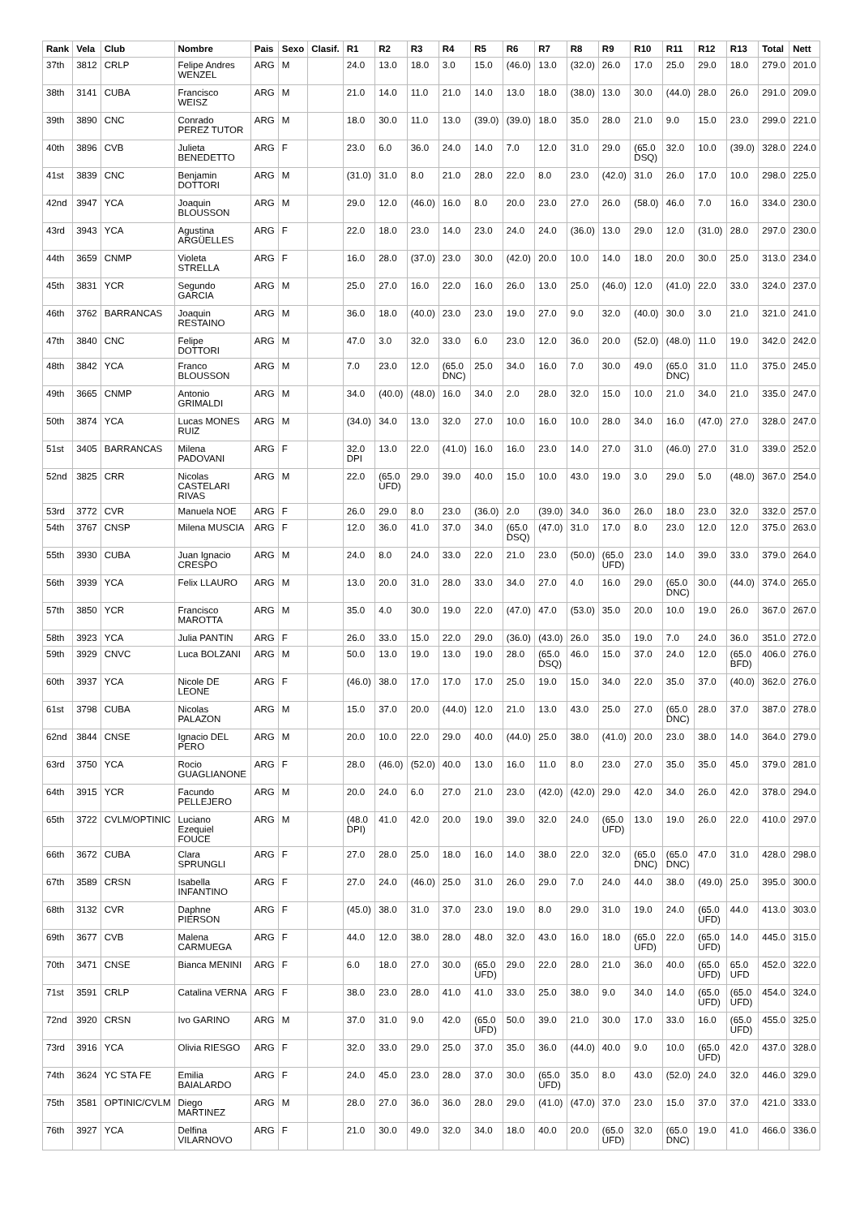| Rank | Vela | Club | Nombre | Pais | Sexo | Clasif. | R1 | R2 | R3 | R4 | R5 | R6 | R7 | R8 | R9 | R10 | R11 | R12 | R13 | Total | Nett |
| --- | --- | --- | --- | --- | --- | --- | --- | --- | --- | --- | --- | --- | --- | --- | --- | --- | --- | --- | --- | --- | --- |
| 37th | 3812 | CRLP | Felipe Andres WENZEL | ARG | M | | 24.0 | 13.0 | 18.0 | 3.0 | 15.0 | (46.0) | 13.0 | (32.0) | 26.0 | 17.0 | 25.0 | 29.0 | 18.0 | 279.0 | 201.0 |
| 38th | 3141 | CUBA | Francisco WEISZ | ARG | M | | 21.0 | 14.0 | 11.0 | 21.0 | 14.0 | 13.0 | 18.0 | (38.0) | 13.0 | 30.0 | (44.0) | 28.0 | 26.0 | 291.0 | 209.0 |
| 39th | 3890 | CNC | Conrado PEREZ TUTOR | ARG | M | | 18.0 | 30.0 | 11.0 | 13.0 | (39.0) | (39.0) | 18.0 | 35.0 | 28.0 | 21.0 | 9.0 | 15.0 | 23.0 | 299.0 | 221.0 |
| 40th | 3896 | CVB | Julieta BENEDETTO | ARG | F | | 23.0 | 6.0 | 36.0 | 24.0 | 14.0 | 7.0 | 12.0 | 31.0 | 29.0 | (65.0 DSQ) | 32.0 | 10.0 | (39.0) | 328.0 | 224.0 |
| 41st | 3839 | CNC | Benjamin DOTTORI | ARG | M | | (31.0) | 31.0 | 8.0 | 21.0 | 28.0 | 22.0 | 8.0 | 23.0 | (42.0) | 31.0 | 26.0 | 17.0 | 10.0 | 298.0 | 225.0 |
| 42nd | 3947 | YCA | Joaquin BLOUSSON | ARG | M | | 29.0 | 12.0 | (46.0) | 16.0 | 8.0 | 20.0 | 23.0 | 27.0 | 26.0 | (58.0) | 46.0 | 7.0 | 16.0 | 334.0 | 230.0 |
| 43rd | 3943 | YCA | Agustina ARGÜELLES | ARG | F | | 22.0 | 18.0 | 23.0 | 14.0 | 23.0 | 24.0 | 24.0 | (36.0) | 13.0 | 29.0 | 12.0 | (31.0) | 28.0 | 297.0 | 230.0 |
| 44th | 3659 | CNMP | Violeta STRELLA | ARG | F | | 16.0 | 28.0 | (37.0) | 23.0 | 30.0 | (42.0) | 20.0 | 10.0 | 14.0 | 18.0 | 20.0 | 30.0 | 25.0 | 313.0 | 234.0 |
| 45th | 3831 | YCR | Segundo GARCIA | ARG | M | | 25.0 | 27.0 | 16.0 | 22.0 | 16.0 | 26.0 | 13.0 | 25.0 | (46.0) | 12.0 | (41.0) | 22.0 | 33.0 | 324.0 | 237.0 |
| 46th | 3762 | BARRANCAS | Joaquin RESTAINO | ARG | M | | 36.0 | 18.0 | (40.0) | 23.0 | 23.0 | 19.0 | 27.0 | 9.0 | 32.0 | (40.0) | 30.0 | 3.0 | 21.0 | 321.0 | 241.0 |
| 47th | 3840 | CNC | Felipe DOTTORI | ARG | M | | 47.0 | 3.0 | 32.0 | 33.0 | 6.0 | 23.0 | 12.0 | 36.0 | 20.0 | (52.0) | (48.0) | 11.0 | 19.0 | 342.0 | 242.0 |
| 48th | 3842 | YCA | Franco BLOUSSON | ARG | M | | 7.0 | 23.0 | 12.0 | (65.0 DNC) | 25.0 | 34.0 | 16.0 | 7.0 | 30.0 | 49.0 | (65.0 DNC) | 31.0 | 11.0 | 375.0 | 245.0 |
| 49th | 3665 | CNMP | Antonio GRIMALDI | ARG | M | | 34.0 | (40.0) | (48.0) | 16.0 | 34.0 | 2.0 | 28.0 | 32.0 | 15.0 | 10.0 | 21.0 | 34.0 | 21.0 | 335.0 | 247.0 |
| 50th | 3874 | YCA | Lucas MONES RUIZ | ARG | M | | (34.0) | 34.0 | 13.0 | 32.0 | 27.0 | 10.0 | 16.0 | 10.0 | 28.0 | 34.0 | 16.0 | (47.0) | 27.0 | 328.0 | 247.0 |
| 51st | 3405 | BARRANCAS | Milena PADOVANI | ARG | F | | 32.0 DPI | 13.0 | 22.0 | (41.0) | 16.0 | 16.0 | 23.0 | 14.0 | 27.0 | 31.0 | (46.0) | 27.0 | 31.0 | 339.0 | 252.0 |
| 52nd | 3825 | CRR | Nicolas CASTELARI RIVAS | ARG | M | | 22.0 | (65.0 UFD) | 29.0 | 39.0 | 40.0 | 15.0 | 10.0 | 43.0 | 19.0 | 3.0 | 29.0 | 5.0 | (48.0) | 367.0 | 254.0 |
| 53rd | 3772 | CVR | Manuela NOE | ARG | F | | 26.0 | 29.0 | 8.0 | 23.0 | (36.0) | 2.0 | (39.0) | 34.0 | 36.0 | 26.0 | 18.0 | 23.0 | 32.0 | 332.0 | 257.0 |
| 54th | 3767 | CNSP | Milena MUSCIA | ARG | F | | 12.0 | 36.0 | 41.0 | 37.0 | 34.0 | (65.0 DSQ) | (47.0) | 31.0 | 17.0 | 8.0 | 23.0 | 12.0 | 12.0 | 375.0 | 263.0 |
| 55th | 3930 | CUBA | Juan Ignacio CRESPO | ARG | M | | 24.0 | 8.0 | 24.0 | 33.0 | 22.0 | 21.0 | 23.0 | (50.0) | (65.0 UFD) | 23.0 | 14.0 | 39.0 | 33.0 | 379.0 | 264.0 |
| 56th | 3939 | YCA | Felix LLAURO | ARG | M | | 13.0 | 20.0 | 31.0 | 28.0 | 33.0 | 34.0 | 27.0 | 4.0 | 16.0 | 29.0 | (65.0 DNC) | 30.0 | (44.0) | 374.0 | 265.0 |
| 57th | 3850 | YCR | Francisco MAROTTA | ARG | M | | 35.0 | 4.0 | 30.0 | 19.0 | 22.0 | (47.0) | 47.0 | (53.0) | 35.0 | 20.0 | 10.0 | 19.0 | 26.0 | 367.0 | 267.0 |
| 58th | 3923 | YCA | Julia PANTIN | ARG | F | | 26.0 | 33.0 | 15.0 | 22.0 | 29.0 | (36.0) | (43.0) | 26.0 | 35.0 | 19.0 | 7.0 | 24.0 | 36.0 | 351.0 | 272.0 |
| 59th | 3929 | CNVC | Luca BOLZANI | ARG | M | | 50.0 | 13.0 | 19.0 | 13.0 | 19.0 | 28.0 | (65.0 DSQ) | 46.0 | 15.0 | 37.0 | 24.0 | 12.0 | (65.0 BFD) | 406.0 | 276.0 |
| 60th | 3937 | YCA | Nicole DE LEONE | ARG | F | | (46.0) | 38.0 | 17.0 | 17.0 | 17.0 | 25.0 | 19.0 | 15.0 | 34.0 | 22.0 | 35.0 | 37.0 | (40.0) | 362.0 | 276.0 |
| 61st | 3798 | CUBA | Nicolas PALAZON | ARG | M | | 15.0 | 37.0 | 20.0 | (44.0) | 12.0 | 21.0 | 13.0 | 43.0 | 25.0 | 27.0 | (65.0 DNC) | 28.0 | 37.0 | 387.0 | 278.0 |
| 62nd | 3844 | CNSE | Ignacio DEL PERO | ARG | M | | 20.0 | 10.0 | 22.0 | 29.0 | 40.0 | (44.0) | 25.0 | 38.0 | (41.0) | 20.0 | 23.0 | 38.0 | 14.0 | 364.0 | 279.0 |
| 63rd | 3750 | YCA | Rocio GUAGLIANONE | ARG | F | | 28.0 | (46.0) | (52.0) | 40.0 | 13.0 | 16.0 | 11.0 | 8.0 | 23.0 | 27.0 | 35.0 | 35.0 | 45.0 | 379.0 | 281.0 |
| 64th | 3915 | YCR | Facundo PELLEJERO | ARG | M | | 20.0 | 24.0 | 6.0 | 27.0 | 21.0 | 23.0 | (42.0) | (42.0) | 29.0 | 42.0 | 34.0 | 26.0 | 42.0 | 378.0 | 294.0 |
| 65th | 3722 | CVLM/OPTINIC | Luciano Ezequiel FOUCE | ARG | M | | (48.0 DPI) | 41.0 | 42.0 | 20.0 | 19.0 | 39.0 | 32.0 | 24.0 | (65.0 UFD) | 13.0 | 19.0 | 26.0 | 22.0 | 410.0 | 297.0 |
| 66th | 3672 | CUBA | Clara SPRUNGLI | ARG | F | | 27.0 | 28.0 | 25.0 | 18.0 | 16.0 | 14.0 | 38.0 | 22.0 | 32.0 | (65.0 DNC) | (65.0 DNC) | 47.0 | 31.0 | 428.0 | 298.0 |
| 67th | 3589 | CRSN | Isabella INFANTINO | ARG | F | | 27.0 | 24.0 | (46.0) | 25.0 | 31.0 | 26.0 | 29.0 | 7.0 | 24.0 | 44.0 | 38.0 | (49.0) | 25.0 | 395.0 | 300.0 |
| 68th | 3132 | CVR | Daphne PIERSON | ARG | F | | (45.0) | 38.0 | 31.0 | 37.0 | 23.0 | 19.0 | 8.0 | 29.0 | 31.0 | 19.0 | 24.0 | (65.0 UFD) | 44.0 | 413.0 | 303.0 |
| 69th | 3677 | CVB | Malena CARMUEGA | ARG | F | | 44.0 | 12.0 | 38.0 | 28.0 | 48.0 | 32.0 | 43.0 | 16.0 | 18.0 | (65.0 UFD) | 22.0 | (65.0 UFD) | 14.0 | 445.0 | 315.0 |
| 70th | 3471 | CNSE | Bianca MENINI | ARG | F | | 6.0 | 18.0 | 27.0 | 30.0 | (65.0 UFD) | 29.0 | 22.0 | 28.0 | 21.0 | 36.0 | 40.0 | (65.0 UFD) | 65.0 UFD | 452.0 | 322.0 |
| 71st | 3591 | CRLP | Catalina VERNA | ARG | F | | 38.0 | 23.0 | 28.0 | 41.0 | 41.0 | 33.0 | 25.0 | 38.0 | 9.0 | 34.0 | 14.0 | (65.0 UFD) | (65.0 UFD) | 454.0 | 324.0 |
| 72nd | 3920 | CRSN | Ivo GARINO | ARG | M | | 37.0 | 31.0 | 9.0 | 42.0 | (65.0 UFD) | 50.0 | 39.0 | 21.0 | 30.0 | 17.0 | 33.0 | 16.0 | (65.0 UFD) | 455.0 | 325.0 |
| 73rd | 3916 | YCA | Olivia RIESGO | ARG | F | | 32.0 | 33.0 | 29.0 | 25.0 | 37.0 | 35.0 | 36.0 | (44.0) | 40.0 | 9.0 | 10.0 | (65.0 UFD) | 42.0 | 437.0 | 328.0 |
| 74th | 3624 | YC STA FE | Emilia BAIALARDO | ARG | F | | 24.0 | 45.0 | 23.0 | 28.0 | 37.0 | 30.0 | (65.0 UFD) | 35.0 | 8.0 | 43.0 | (52.0) | 24.0 | 32.0 | 446.0 | 329.0 |
| 75th | 3581 | OPTINIC/CVLM | Diego MARTINEZ | ARG | M | | 28.0 | 27.0 | 36.0 | 36.0 | 28.0 | 29.0 | (41.0) | (47.0) | 37.0 | 23.0 | 15.0 | 37.0 | 37.0 | 421.0 | 333.0 |
| 76th | 3927 | YCA | Delfina VILARNOVO | ARG | F | | 21.0 | 30.0 | 49.0 | 32.0 | 34.0 | 18.0 | 40.0 | 20.0 | (65.0 UFD) | 32.0 | (65.0 DNC) | 19.0 | 41.0 | 466.0 | 336.0 |